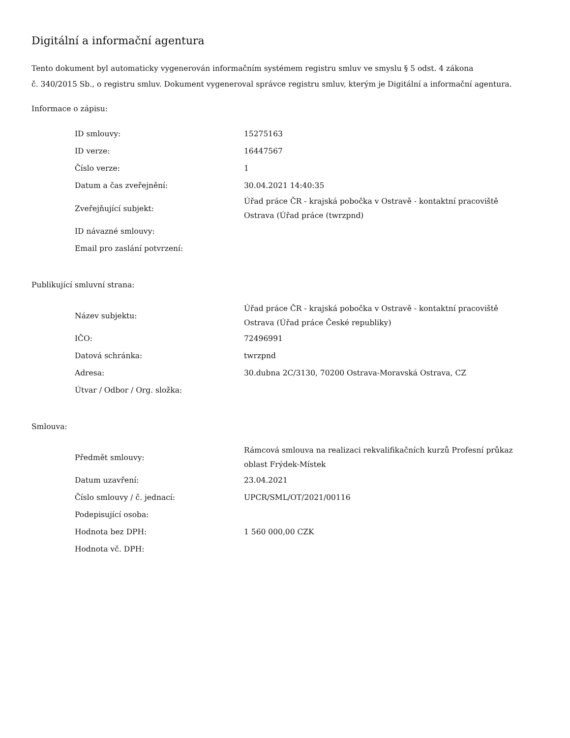Digitální a informační agentura
Tento dokument byl automaticky vygenerován informačním systémem registru smluv ve smyslu § 5 odst. 4 zákona
č. 340/2015 Sb., o registru smluv. Dokument vygeneroval správce registru smluv, kterým je Digitální a informační agentura.
Informace o zápisu:
| ID smlouvy: | 15275163 |
| ID verze: | 16447567 |
| Číslo verze: | 1 |
| Datum a čas zveřejnění: | 30.04.2021 14:40:35 |
| Zveřejňující subjekt: | Úřad práce ČR - krajská pobočka v Ostravě - kontaktní pracoviště Ostrava (Úřad práce (twrzpnd) |
| ID návazné smlouvy: | |
| Email pro zaslání potvrzení: | |
Publikující smluvní strana:
| Název subjektu: | Úřad práce ČR - krajská pobočka v Ostravě - kontaktní pracoviště Ostrava (Úřad práce České republiky) |
| IČO: | 72496991 |
| Datová schránka: | twrzpnd |
| Adresa: | 30.dubna 2C/3130, 70200 Ostrava-Moravská Ostrava, CZ |
| Útvar / Odbor / Org. složka: | |
Smlouva:
| Předmět smlouvy: | Rámcová smlouva na realizaci rekvalifikačních kurzů Profesní průkaz oblast Frýdek-Místek |
| Datum uzavření: | 23.04.2021 |
| Číslo smlouvy / č. jednací: | UPCR/SML/OT/2021/00116 |
| Podepisující osoba: | |
| Hodnota bez DPH: | 1 560 000,00 CZK |
| Hodnota vč. DPH: | |